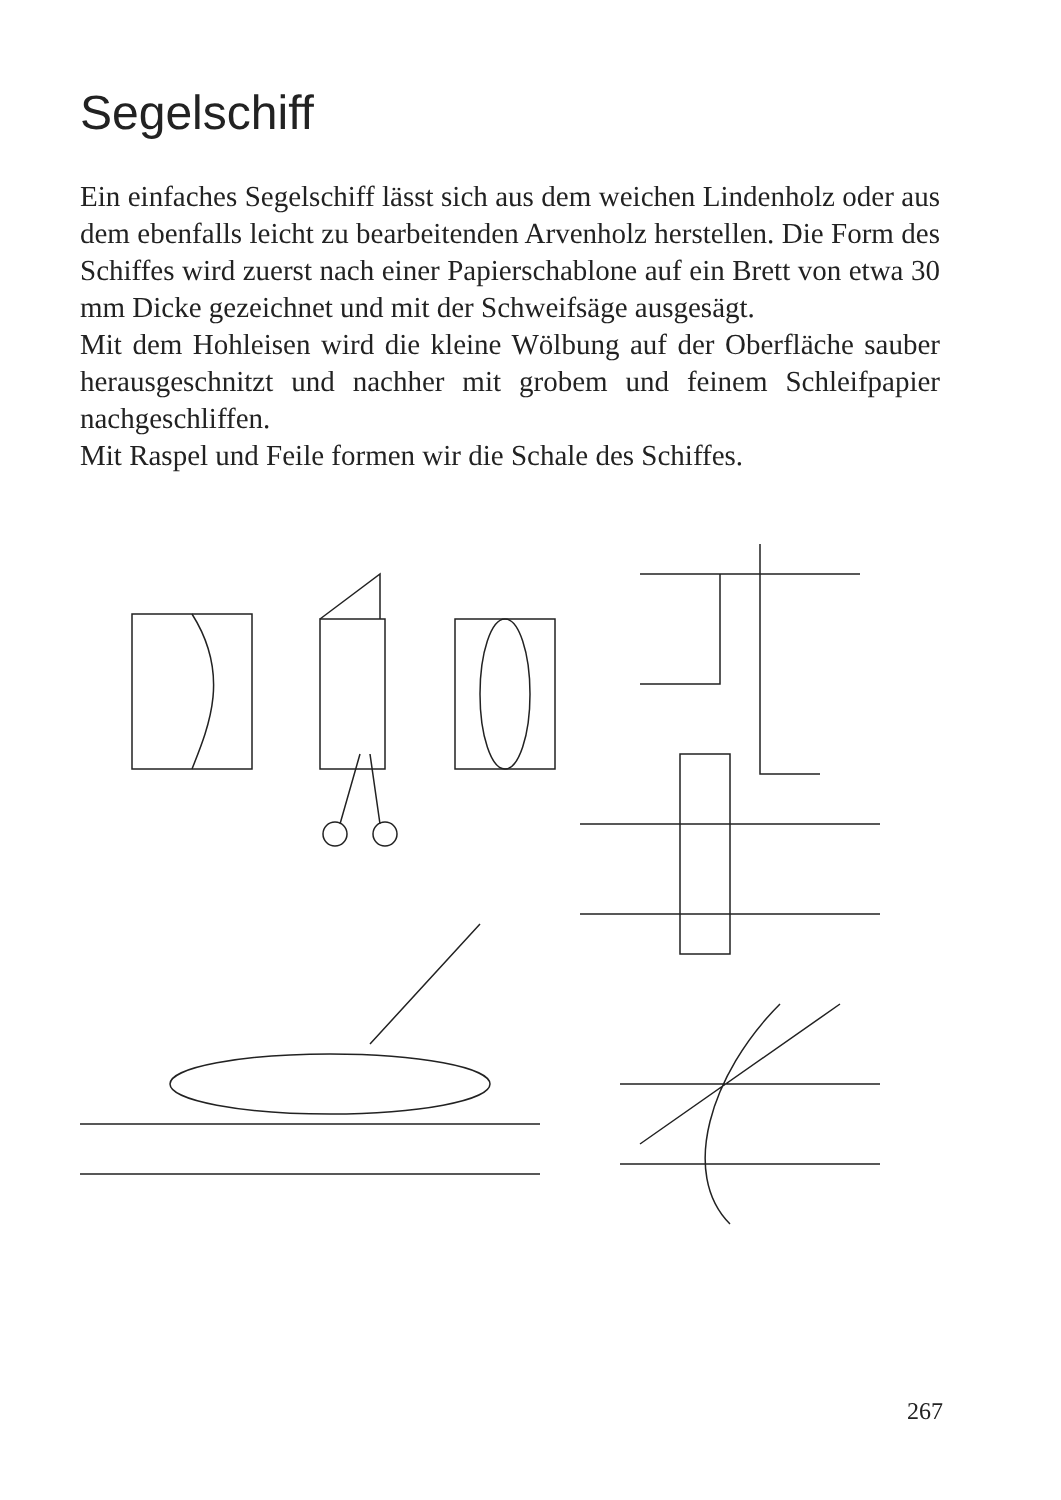Segelschiff
Ein einfaches Segelschiff lässt sich aus dem weichen Lindenholz oder aus dem ebenfalls leicht zu bearbeitenden Arvenholz herstellen. Die Form des Schiffes wird zuerst nach einer Papierschablone auf ein Brett von etwa 30 mm Dicke gezeichnet und mit der Schweifsäge ausgesägt.
Mit dem Hohleisen wird die kleine Wölbung auf der Oberfläche sauber herausgeschnitzt und nachher mit grobem und feinem Schleifpapier nachgeschliffen.
Mit Raspel und Feile formen wir die Schale des Schiffes.
267